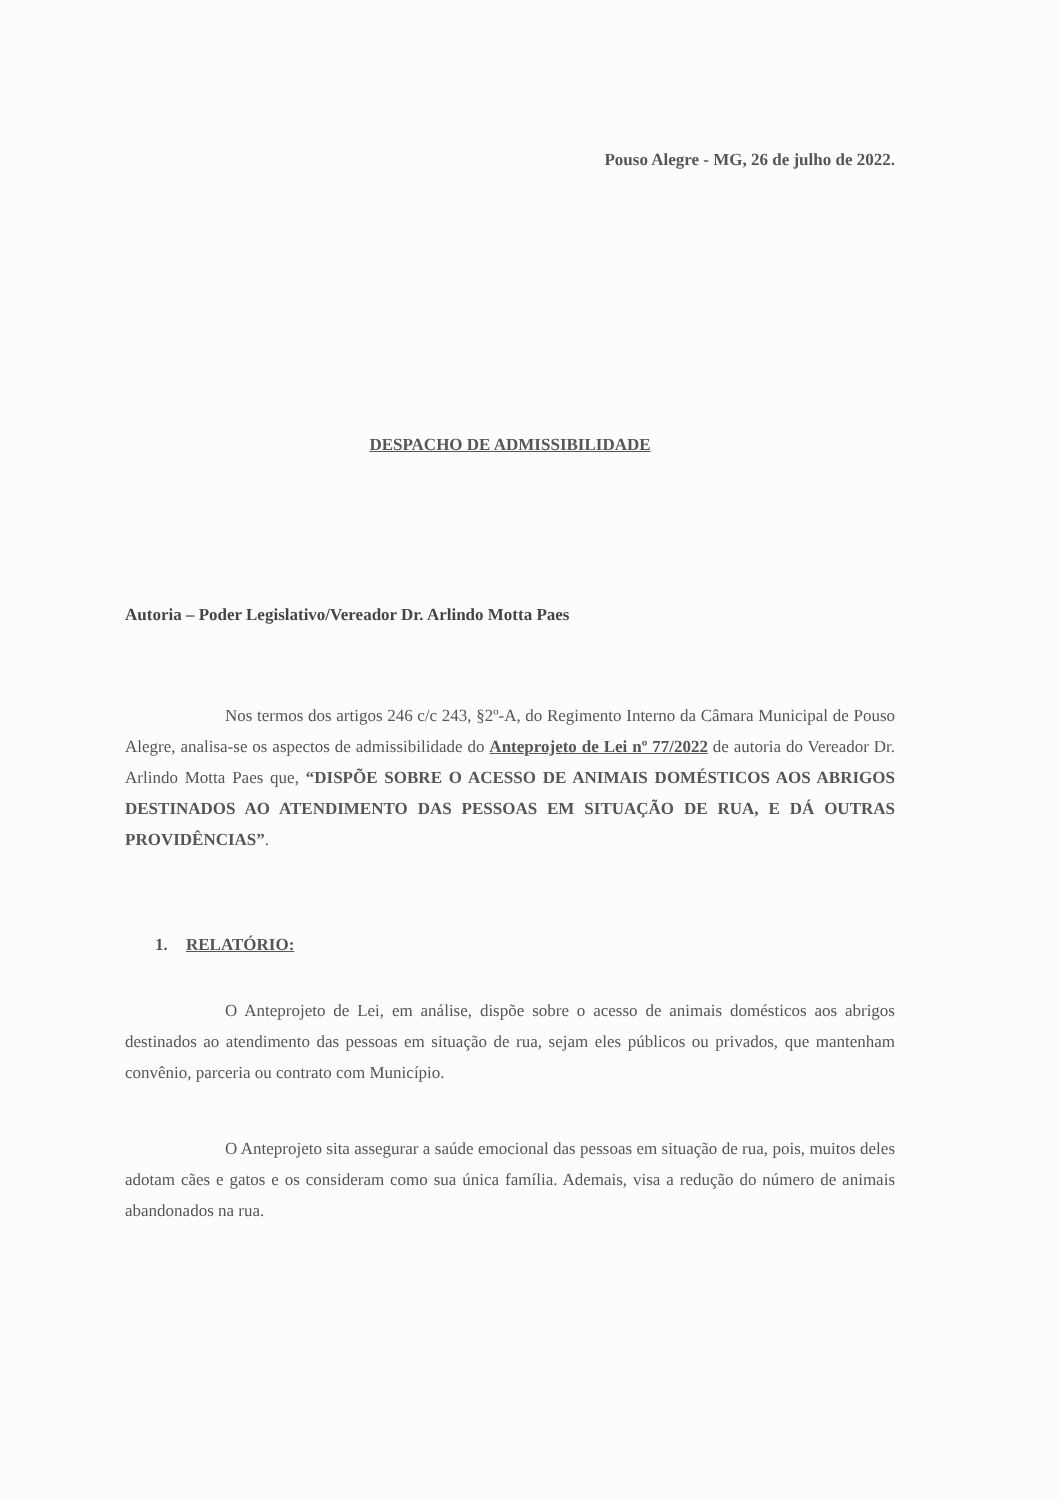Pouso Alegre - MG, 26 de julho de 2022.
DESPACHO DE ADMISSIBILIDADE
Autoria – Poder Legislativo/Vereador Dr. Arlindo Motta Paes
Nos termos dos artigos 246 c/c 243, §2º-A, do Regimento Interno da Câmara Municipal de Pouso Alegre, analisa-se os aspectos de admissibilidade do Anteprojeto de Lei nº 77/2022 de autoria do Vereador Dr. Arlindo Motta Paes que, “DISPÕE SOBRE O ACESSO DE ANIMAIS DOMÉSTICOS AOS ABRIGOS DESTINADOS AO ATENDIMENTO DAS PESSOAS EM SITUAÇÃO DE RUA, E DÁ OUTRAS PROVIDÊNCIAS”.
1. RELATÓRIO:
O Anteprojeto de Lei, em análise, dispõe sobre o acesso de animais domésticos aos abrigos destinados ao atendimento das pessoas em situação de rua, sejam eles públicos ou privados, que mantenham convênio, parceria ou contrato com Município.
O Anteprojeto sita assegurar a saúde emocional das pessoas em situação de rua, pois, muitos deles adotam cães e gatos e os consideram como sua única família. Ademais, visa a redução do número de animais abandonados na rua.